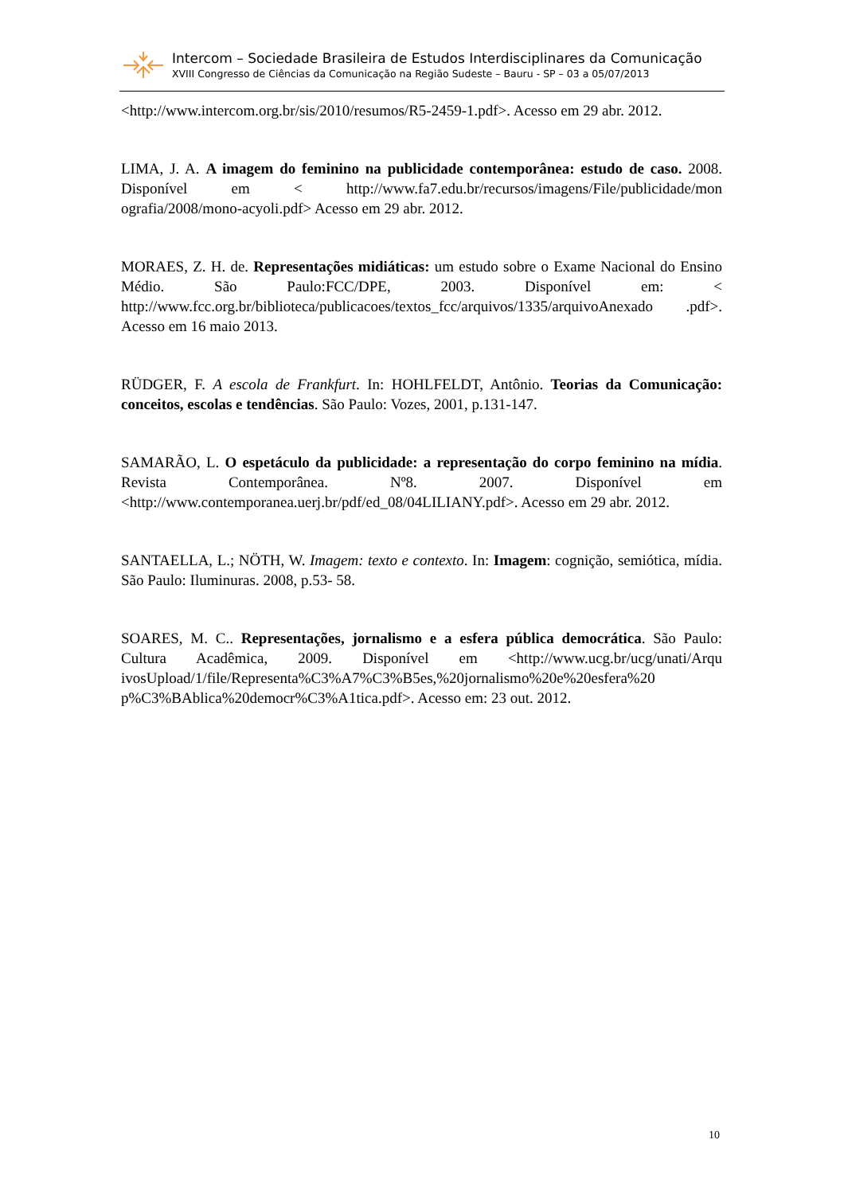Intercom – Sociedade Brasileira de Estudos Interdisciplinares da Comunicação
XVIII Congresso de Ciências da Comunicação na Região Sudeste – Bauru - SP – 03 a 05/07/2013
<http://www.intercom.org.br/sis/2010/resumos/R5-2459-1.pdf>. Acesso em 29 abr. 2012.
LIMA, J. A. A imagem do feminino na publicidade contemporânea: estudo de caso. 2008. Disponível em < http://www.fa7.edu.br/recursos/imagens/File/publicidade/mon ografia/2008/mono-acyoli.pdf> Acesso em 29 abr. 2012.
MORAES, Z. H. de. Representações midiáticas: um estudo sobre o Exame Nacional do Ensino Médio. São Paulo:FCC/DPE, 2003. Disponível em: < http://www.fcc.org.br/biblioteca/publicacoes/textos_fcc/arquivos/1335/arquivoAnexado .pdf>. Acesso em 16 maio 2013.
RÜDGER, F. A escola de Frankfurt. In: HOHLFELDT, Antônio. Teorias da Comunicação: conceitos, escolas e tendências. São Paulo: Vozes, 2001, p.131-147.
SAMARÃO, L. O espetáculo da publicidade: a representação do corpo feminino na mídia. Revista Contemporânea. Nº8. 2007. Disponível em <http://www.contemporanea.uerj.br/pdf/ed_08/04LILIANY.pdf>. Acesso em 29 abr. 2012.
SANTAELLA, L.; NÖTH, W. Imagem: texto e contexto. In: Imagem: cognição, semiótica, mídia. São Paulo: Iluminuras. 2008, p.53- 58.
SOARES, M. C.. Representações, jornalismo e a esfera pública democrática. São Paulo: Cultura Acadêmica, 2009. Disponível em <http://www.ucg.br/ucg/unati/Arqu ivosUpload/1/file/Representa%C3%A7%C3%B5es,%20jornalismo%20e%20esfera%20 p%C3%BAblica%20democr%C3%A1tica.pdf>. Acesso em: 23 out. 2012.
10